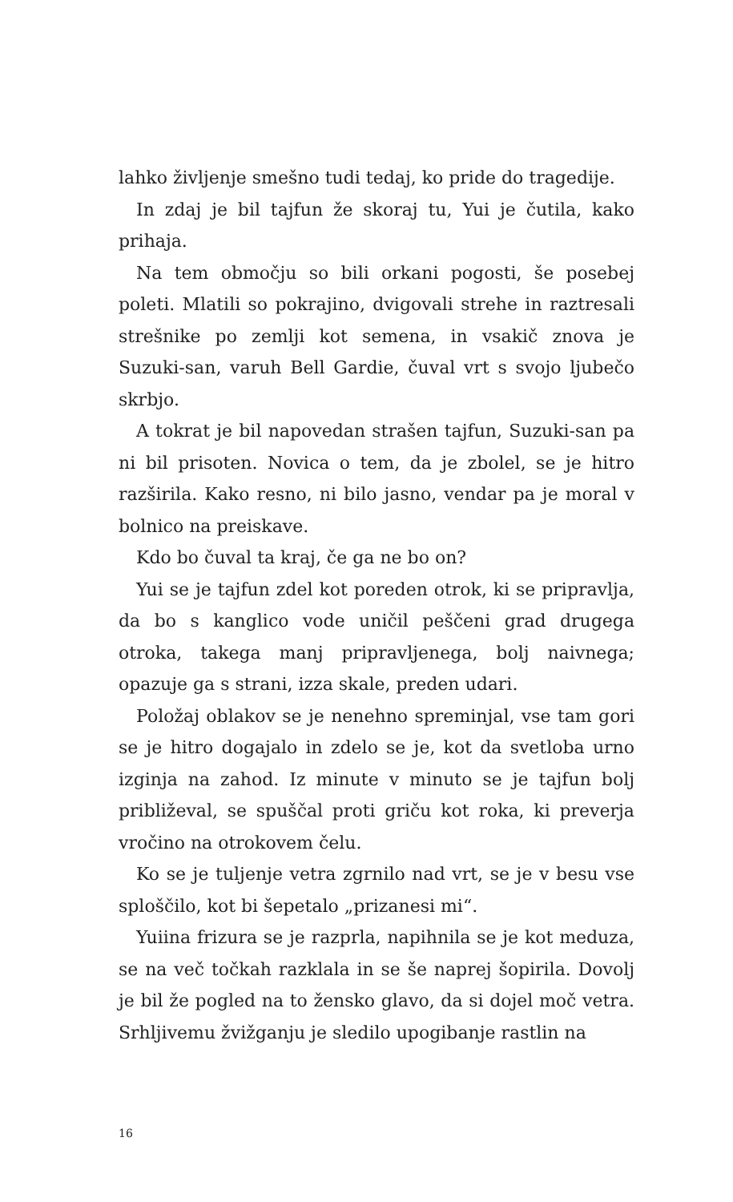lahko življenje smešno tudi tedaj, ko pride do tragedije.
In zdaj je bil tajfun že skoraj tu, Yui je čutila, kako prihaja.
Na tem območju so bili orkani pogosti, še posebej poleti. Mlatili so pokrajino, dvigovali strehe in raztresali strešnike po zemlji kot semena, in vsakič znova je Suzuki-san, varuh Bell Gardie, čuval vrt s svojo ljubečo skrbjo.
A tokrat je bil napovedan strašen tajfun, Suzuki-san pa ni bil prisoten. Novica o tem, da je zbolel, se je hitro razširila. Kako resno, ni bilo jasno, vendar pa je moral v bolnico na preiskave.
Kdo bo čuval ta kraj, če ga ne bo on?
Yui se je tajfun zdel kot poreden otrok, ki se pripravlja, da bo s kanglico vode uničil peščeni grad drugega otroka, takega manj pripravljenega, bolj naivnega; opazuje ga s strani, izza skale, preden udari.
Položaj oblakov se je nenehno spreminjal, vse tam gori se je hitro dogajalo in zdelo se je, kot da svetloba urno izginja na zahod. Iz minute v minuto se je tajfun bolj približeval, se spuščal proti griču kot roka, ki preverja vročino na otrokovem čelu.
Ko se je tuljenje vetra zgrnilo nad vrt, se je v besu vse sploščilo, kot bi šepetalo „prizanesi mi“.
Yuiina frizura se je razprla, napihnila se je kot meduza, se na več točkah razklala in se še naprej šopirila. Dovolj je bil že pogled na to žensko glavo, da si dojel moč vetra. Srhljivemu žvižganju je sledilo upogibanje rastlin na
16